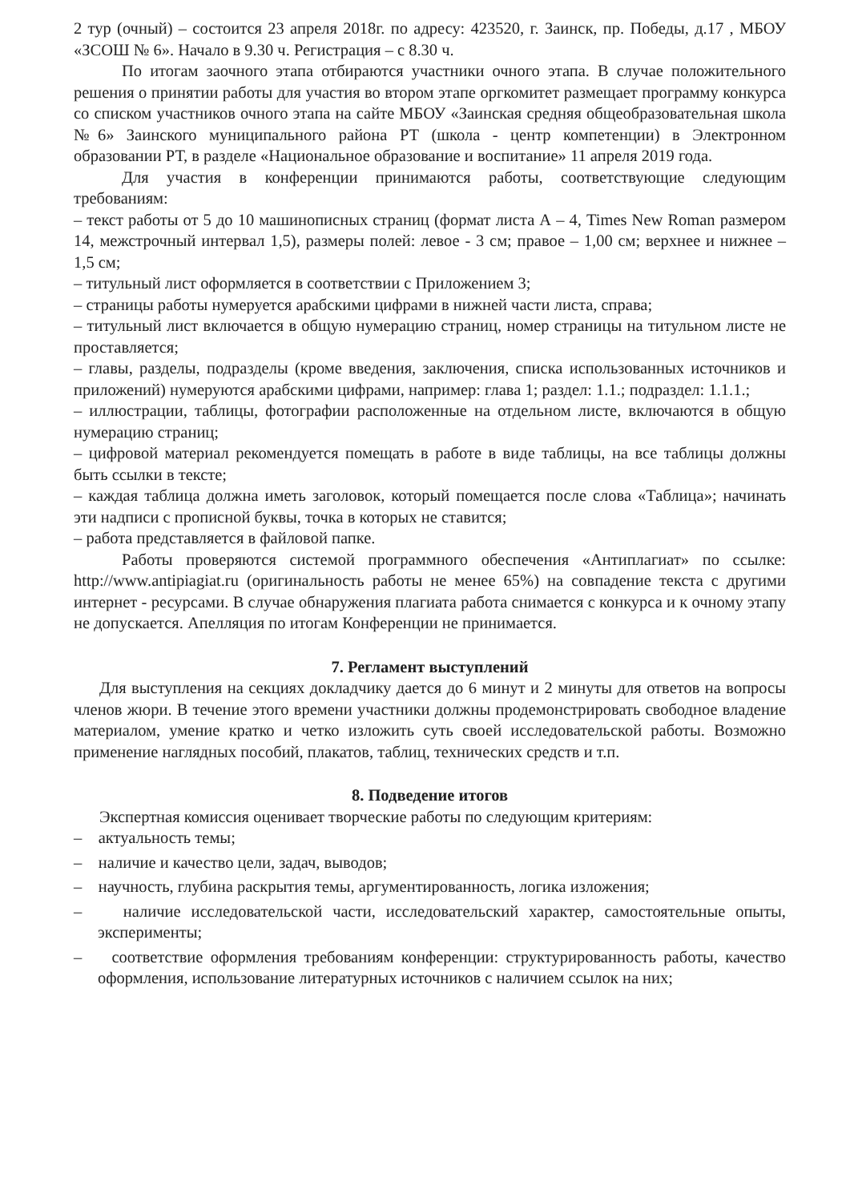2 тур (очный) – состоится 23 апреля 2018г. по адресу: 423520, г. Заинск, пр. Победы, д.17 , МБОУ «ЗСОШ № 6». Начало в 9.30 ч. Регистрация – с 8.30 ч.
По итогам заочного этапа отбираются участники очного этапа. В случае положительного решения о принятии работы для участия во втором этапе оргкомитет размещает программу конкурса со списком участников очного этапа на сайте МБОУ «Заинская средняя общеобразовательная школа №6» Заинского муниципального района РТ (школа - центр компетенции) в Электронном образовании РТ, в разделе «Национальное образование и воспитание» 11 апреля 2019 года.
Для участия в конференции принимаются работы, соответствующие следующим требованиям:
– текст работы от 5 до 10 машинописных страниц (формат листа А – 4, Times New Roman размером 14, межстрочный интервал 1,5), размеры полей: левое - 3 см; правое – 1,00 см; верхнее и нижнее – 1,5 см;
– титульный лист оформляется в соответствии с Приложением 3;
– страницы работы нумеруется арабскими цифрами в нижней части листа, справа;
– титульный лист включается в общую нумерацию страниц, номер страницы на титульном листе не проставляется;
– главы, разделы, подразделы (кроме введения, заключения, списка использованных источников и приложений) нумеруются арабскими цифрами, например: глава 1; раздел: 1.1.; подраздел: 1.1.1.;
– иллюстрации, таблицы, фотографии расположенные на отдельном листе, включаются в общую нумерацию страниц;
– цифровой материал рекомендуется помещать в работе в виде таблицы, на все таблицы должны быть ссылки в тексте;
– каждая таблица должна иметь заголовок, который помещается после слова «Таблица»; начинать эти надписи с прописной буквы, точка в которых не ставится;
– работа представляется в файловой папке.
Работы проверяются системой программного обеспечения «Антиплагиат» по ссылке: http://www.antipiagiat.ru (оригинальность работы не менее 65%) на совпадение текста с другими интернет - ресурсами. В случае обнаружения плагиата работа снимается с конкурса и к очному этапу не допускается. Апелляция по итогам Конференции не принимается.
7. Регламент выступлений
Для выступления на секциях докладчику дается до 6 минут и 2 минуты для ответов на вопросы членов жюри. В течение этого времени участники должны продемонстрировать свободное владение материалом, умение кратко и четко изложить суть своей исследовательской работы. Возможно применение наглядных пособий, плакатов, таблиц, технических средств и т.п.
8. Подведение итогов
Экспертная комиссия оценивает творческие работы по следующим критериям:
– актуальность темы;
– наличие и качество цели, задач, выводов;
– научность, глубина раскрытия темы, аргументированность, логика изложения;
– наличие исследовательской части, исследовательский характер, самостоятельные опыты, эксперименты;
– соответствие оформления требованиям конференции: структурированность работы, качество оформления, использование литературных источников с наличием ссылок на них;